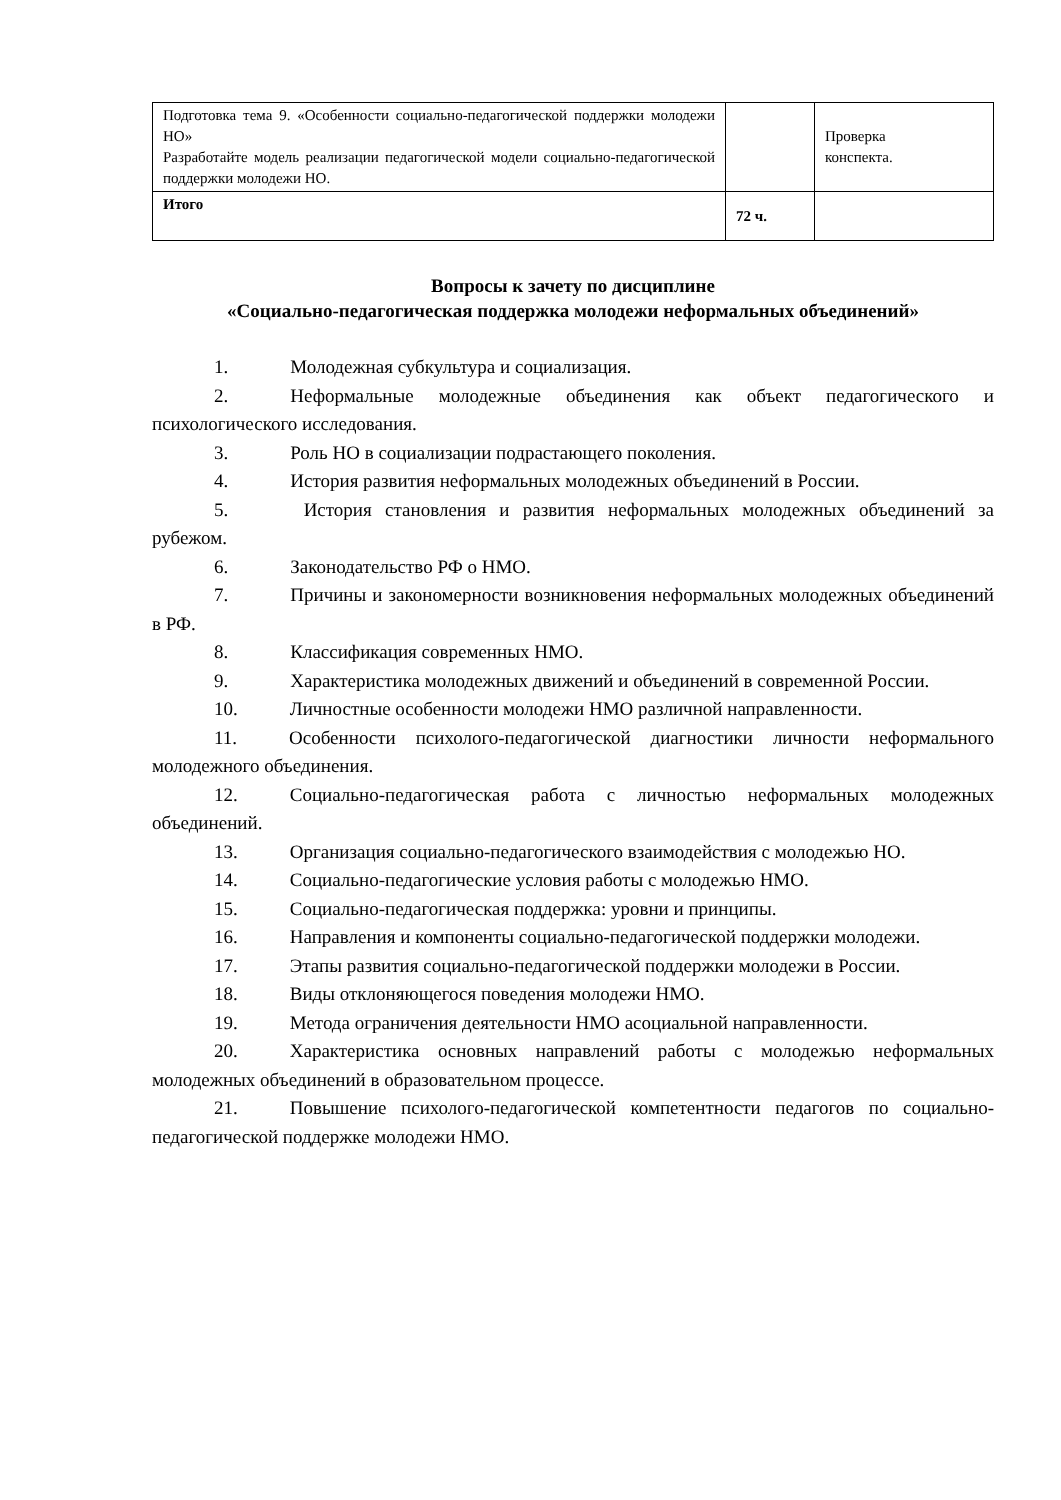| Подготовка тема 9. «Особенности социально-педагогической поддержки молодежи НО» Разработайте модель реализации педагогической модели социально-педагогической поддержки молодежи НО. | | Проверка конспекта. |
| Итого | 72 ч. | |
Вопросы к зачету по дисциплине
«Социально-педагогическая поддержка молодежи неформальных объединений»
1. Молодежная субкультура и социализация.
2. Неформальные молодежные объединения как объект педагогического и психологического исследования.
3. Роль НО в социализации подрастающего поколения.
4. История развития неформальных молодежных объединений в России.
5. История становления и развития неформальных молодежных объединений за рубежом.
6. Законодательство РФ о НМО.
7. Причины и закономерности возникновения неформальных молодежных объединений в РФ.
8. Классификация современных НМО.
9. Характеристика молодежных движений и объединений в современной России.
10. Личностные особенности молодежи НМО различной направленности.
11. Особенности психолого-педагогической диагностики личности неформального молодежного объединения.
12. Социально-педагогическая работа с личностью неформальных молодежных объединений.
13. Организация социально-педагогического взаимодействия с молодежью НО.
14. Социально-педагогические условия работы с молодежью НМО.
15. Социально-педагогическая поддержка: уровни и принципы.
16. Направления и компоненты социально-педагогической поддержки молодежи.
17. Этапы развития социально-педагогической поддержки молодежи в России.
18. Виды отклоняющегося поведения молодежи НМО.
19. Метода ограничения деятельности НМО асоциальной направленности.
20. Характеристика основных направлений работы с молодежью неформальных молодежных объединений в образовательном процессе.
21. Повышение психолого-педагогической компетентности педагогов по социально-педагогической поддержке молодежи НМО.